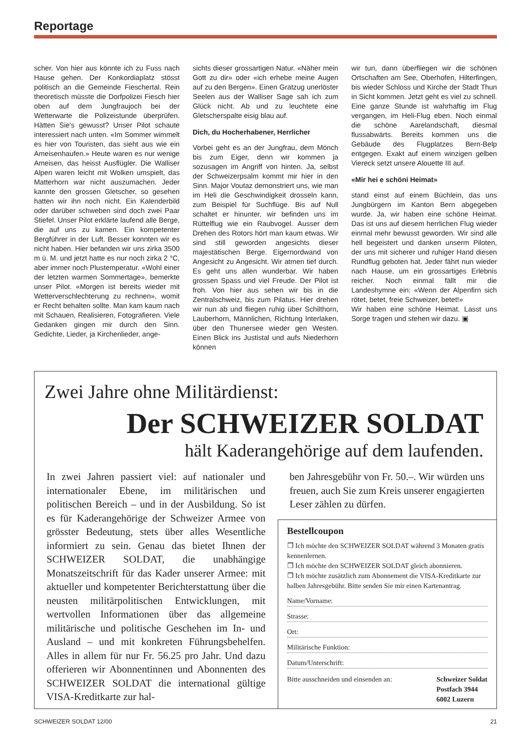Reportage
scher. Von hier aus könnte ich zu Fuss nach Hause gehen. Der Konkordiaplatz stösst politisch an die Gemeinde Fieschertal. Rein theoretisch müsste die Dorfpolizei Fiesch hier oben auf dem Jungfraujoch bei der Wetterwarte die Polizeistunde überprüfen. Hätten Sie's gewusst? Unser Pilot schaute interessiert nach unten. «Im Sommer wimmelt es hier von Touristen, das sieht aus wie ein Ameisenhaufen.» Heute waren es nur wenige Ameisen, das heisst Ausflügler. Die Walliser Alpen waren leicht mit Wolken umspielt, das Matterhorn war nicht auszumachen. Jeder kannte den grossen Gletscher, so gesehen hatten wir ihn noch nicht. Ein Kalenderbild oder darüber schweben sind doch zwei Paar Stiefel. Unser Pilot erklärte laufend alle Berge, die auf uns zu kamen. Ein kompetenter Bergführer in der Luft. Besser konnten wir es nicht haben. Hier befanden wir uns zirka 3500 m ü. M. und jetzt hatte es nur noch zirka 2 °C, aber immer noch Plustemperatur. «Wohl einer der letzten warmen Sommertage», bemerkte unser Pilot. «Morgen ist bereits wieder mit Wetterverschlechterung zu rechnen», womit er Recht behalten sollte. Man kam kaum nach mit Schauen, Realisieren, Fotografieren. Viele Gedanken gingen mir durch den Sinn. Gedichte, Lieder, ja Kirchenlieder, ange-
sichts dieser grossartigen Natur. «Näher mein Gott zu dir» oder «ich erhebe meine Augen auf zu den Bergen». Einen Gratzug unerlöster Seelen aus der Walliser Sage sah ich zum Glück nicht. Ab und zu leuchtete eine Gletscherspalte eisig blau auf.
Dich, du Hocherhabener, Herrlicher
Vorbei geht es an der Jungfrau, dem Mönch bis zum Eiger, denn wir kommen ja sozusagen im Angriff von hinten. Ja, selbst der Schweizerpsalm kommt mir hier in den Sinn. Major Voutaz demonstriert uns, wie man im Heli die Geschwindigkeit drosseln kann, zum Beispiel für Suchflüge. Bis auf Null schaltet er hinunter, wir befinden uns im Rüttelflug wie ein Raubvogel. Ausser dem Drehen des Rotors hört man kaum etwas. Wir sind still geworden angesichts dieser majestätischen Berge. Eigernordwand von Angesicht zu Angesicht. Wir atmen tief durch. Es geht uns allen wunderbar. Wir haben grossen Spass und viel Freude. Der Pilot ist froh. Von hier aus sehen wir bis in die Zentralschweiz, bis zum Pilatus. Hier drehen wir nun ab und fliegen ruhig über Schilthorn, Lauberhorn, Männlichen, Richtung Interlaken, über den Thunersee wieder gen Westen. Einen Blick ins Justistal und aufs Niederhorn können
wir tun, dann überfliegen wir die schönen Ortschaften am See, Oberhofen, Hilterfingen, bis wieder Schloss und Kirche der Stadt Thun in Sicht kommen. Jetzt geht es viel zu schnell. Eine ganze Stunde ist wahrhaftig im Flug vergangen, im Heli-Flug eben. Noch einmal die schöne Aarelandschaft, diesmal flussabwärts. Bereits kommen uns die Gebäude des Flugplatzes Bern-Belp entgegen. Exakt auf einem winzigen gelben Viereck setzt unsere Alouette III auf.
«Mir hei e schöni Heimat»
stand einst auf einem Büchlein, das uns Jungbürgern im Kanton Bern abgegeben wurde. Ja, wir haben eine schöne Heimat. Das ist uns auf diesem herrlichen Flug wieder einmal mehr bewusst geworden. Wir sind alle hell begeistert und danken unserm Piloten, der uns mit sicherer und ruhiger Hand diesen Rundflug geboten hat. Jeder fährt nun wieder nach Hause, um ein grossartiges Erlebnis reicher. Noch einmal fällt mir die Landeshymne ein: «Wenn der Alpenfirn sich rötet, betet, freie Schweizer, betet!»
Wir haben eine schöne Heimat. Lasst uns Sorge tragen und stehen wir dazu. ▣
Zwei Jahre ohne Militärdienst:
Der SCHWEIZER SOLDAT
hält Kaderangehörige auf dem laufenden.
In zwei Jahren passiert viel: auf nationaler und internationaler Ebene, im militärischen und politischen Bereich – und in der Ausbildung. So ist es für Kaderangehörige der Schweizer Armee von grösster Bedeutung, stets über alles Wesentliche informiert zu sein. Genau das bietet Ihnen der SCHWEIZER SOLDAT, die unabhängige Monatszeitschrift für das Kader unserer Armee: mit aktueller und kompetenter Berichterstattung über die neusten militärpolitischen Entwicklungen, mit wertvollen Informationen über das allgemeine militärische und politische Geschehen im In- und Ausland – und mit konkreten Führungsbehelfen. Alles in allem für nur Fr. 56.25 pro Jahr. Und dazu offerieren wir Abonnentinnen und Abonnenten des SCHWEIZER SOLDAT die international gültige VISA-Kreditkarte zur hal-
ben Jahresgebühr von Fr. 50.–. Wir würden uns freuen, auch Sie zum Kreis unserer engagierten Leser zählen zu dürfen.
Bestellcoupon
❒ Ich möchte den SCHWEIZER SOLDAT während 3 Monaten gratis kennenlernen.
❒ Ich möchte den SCHWEIZER SOLDAT gleich abonnieren.
❒ Ich möchte zusätzlich zum Abonnement die VISA-Kreditkarte zur halben Jahresgebühr. Bitte senden Sie mir einen Kartenantrag.
Name/Vorname:
Strasse:
Ort:
Militärische Funktion:
Datum/Unterschrift:
Bitte ausschneiden und einsenden an: Schweizer Soldat
Postfach 3944
6002 Luzern
SCHWEIZER SOLDAT 12/00 21